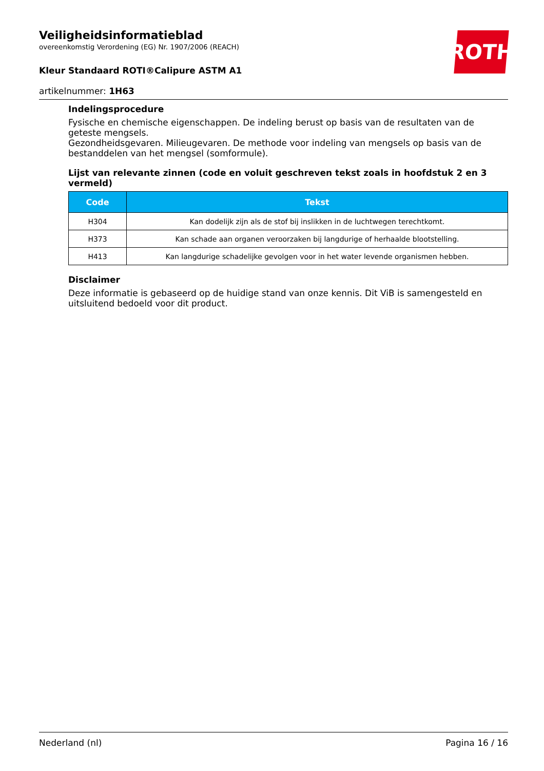ROTH
Veiligheidsinformatieblad
overeenkomstig Verordening (EG) Nr. 1907/2006 (REACH)
Kleur Standaard ROTI®Calipure ASTM A1
artikelnummer: 1H63
Indelingsprocedure
Fysische en chemische eigenschappen. De indeling berust op basis van de resultaten van de geteste mengsels.
Gezondheidsgevaren. Milieugevaren. De methode voor indeling van mengsels op basis van de bestanddelen van het mengsel (somformule).
Lijst van relevante zinnen (code en voluit geschreven tekst zoals in hoofdstuk 2 en 3 vermeld)
| Code | Tekst |
| --- | --- |
| H304 | Kan dodelijk zijn als de stof bij inslikken in de luchtwegen terechtkomt. |
| H373 | Kan schade aan organen veroorzaken bij langdurige of herhaalde blootstelling. |
| H413 | Kan langdurige schadelijke gevolgen voor in het water levende organismen hebben. |
Disclaimer
Deze informatie is gebaseerd op de huidige stand van onze kennis. Dit ViB is samengesteld en uitsluitend bedoeld voor dit product.
Nederland (nl) Pagina 16 / 16